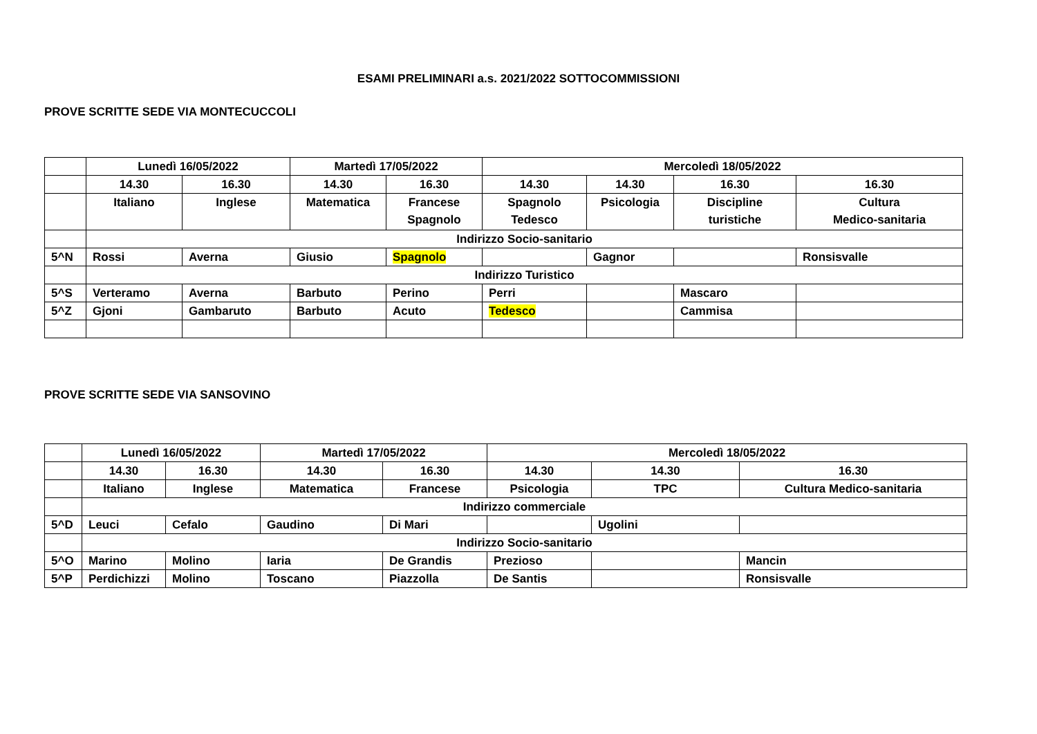ESAMI PRELIMINARI a.s. 2021/2022 SOTTOCOMMISSIONI
PROVE SCRITTE SEDE VIA MONTECUCCOLI
| | Lunedì 16/05/2022 | | Martedì 17/05/2022 | | Mercoledì 18/05/2022 | | | |
| | 14.30 | 16.30 | 14.30 | 16.30 | 14.30 | 14.30 | 16.30 | 16.30 |
| | Italiano | Inglese | Matematica | Francese Spagnolo | Spagnolo Tedesco | Psicologia | Discipline turistiche | Cultura Medico-sanitaria |
| | Indirizzo Socio-sanitario | | | | | | | |
| 5^N | Rossi | Averna | Giusio | Spagnolo | | Gagnor | | Ronsisvalle |
| | Indirizzo Turistico | | | | | | | |
| 5^S | Verteramo | Averna | Barbuto | Perino | Perri | | Mascaro | |
| 5^Z | Gjoni | Gambaruto | Barbuto | Acuto | Tedesco | | Cammisa | |
PROVE SCRITTE SEDE VIA SANSOVINO
| | Lunedì 16/05/2022 | | Martedì 17/05/2022 | | Mercoledì 18/05/2022 | | |
| | 14.30 | 16.30 | 14.30 | 16.30 | 14.30 | 14.30 | 16.30 |
| | Italiano | Inglese | Matematica | Francese | Psicologia | TPC | Cultura Medico-sanitaria |
| | Indirizzo commerciale | | | | | | |
| 5^D | Leuci | Cefalo | Gaudino | Di Mari | | Ugolini | |
| | Indirizzo Socio-sanitario | | | | | | |
| 5^O | Marino | Molino | Iaria | De Grandis | Prezioso | | Mancin |
| 5^P | Perdichizzi | Molino | Toscano | Piazzolla | De Santis | | Ronsisvalle |